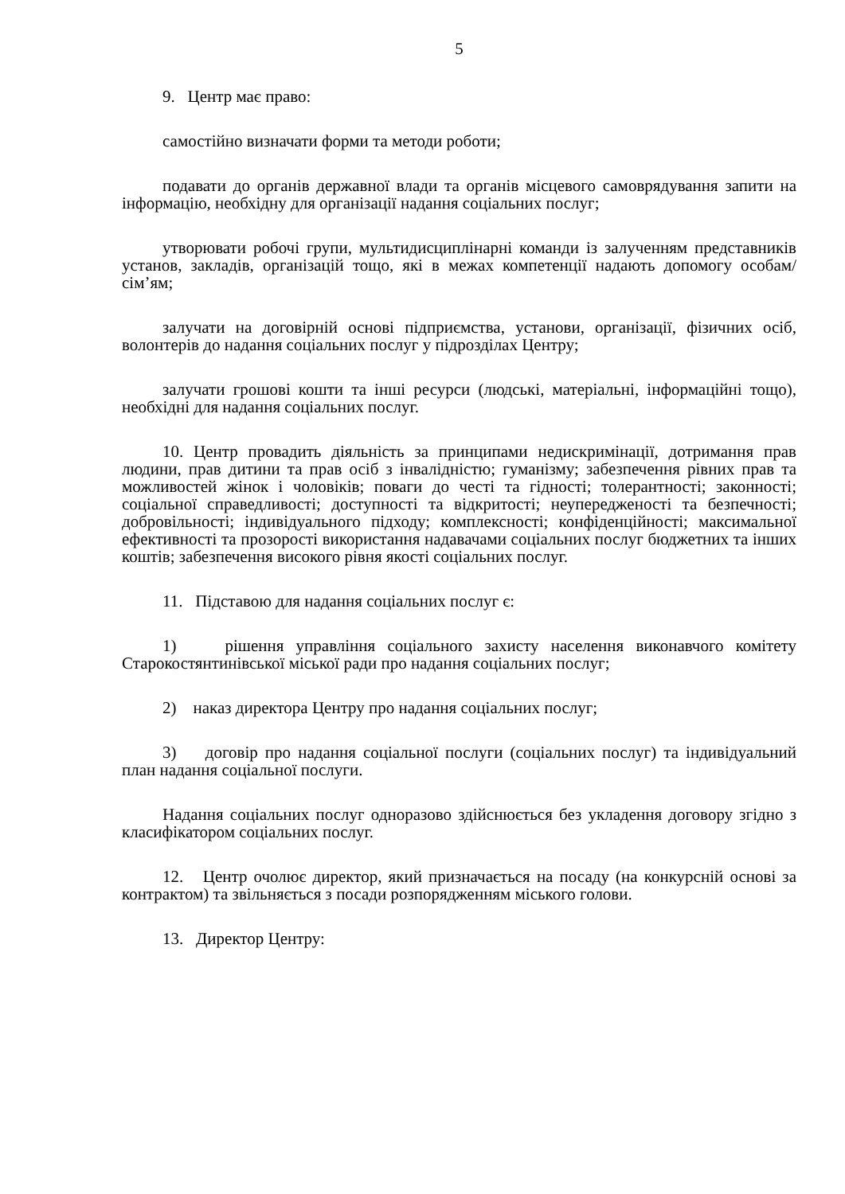5
9. Центр має право:
самостійно визначати форми та методи роботи;
подавати до органів державної влади та органів місцевого самоврядування запити на інформацію, необхідну для організації надання соціальних послуг;
утворювати робочі групи, мультидисциплінарні команди із залученням представників установ, закладів, організацій тощо, які в межах компетенції надають допомогу особам/сім’ям;
залучати на договірній основі підприємства, установи, організації, фізичних осіб, волонтерів до надання соціальних послуг у підрозділах Центру;
залучати грошові кошти та інші ресурси (людські, матеріальні, інформаційні тощо), необхідні для надання соціальних послуг.
10. Центр провадить діяльність за принципами недискримінації, дотримання прав людини, прав дитини та прав осіб з інвалідністю; гуманізму; забезпечення рівних прав та можливостей жінок і чоловіків; поваги до честі та гідності; толерантності; законності; соціальної справедливості; доступності та відкритості; неупередженості та безпечності; добровільності; індивідуального підходу; комплексності; конфіденційності; максимальної ефективності та прозорості використання надавачами соціальних послуг бюджетних та інших коштів; забезпечення високого рівня якості соціальних послуг.
11. Підставою для надання соціальних послуг є:
1) рішення управління соціального захисту населення виконавчого комітету Старокостянтинівської міської ради про надання соціальних послуг;
2) наказ директора Центру про надання соціальних послуг;
3) договір про надання соціальної послуги (соціальних послуг) та індивідуальний план надання соціальної послуги.
Надання соціальних послуг одноразово здійснюється без укладення договору згідно з класифікатором соціальних послуг.
12. Центр очолює директор, який призначається на посаду (на конкурсній основі за контрактом) та звільняється з посади розпорядженням міського голови.
13. Директор Центру: